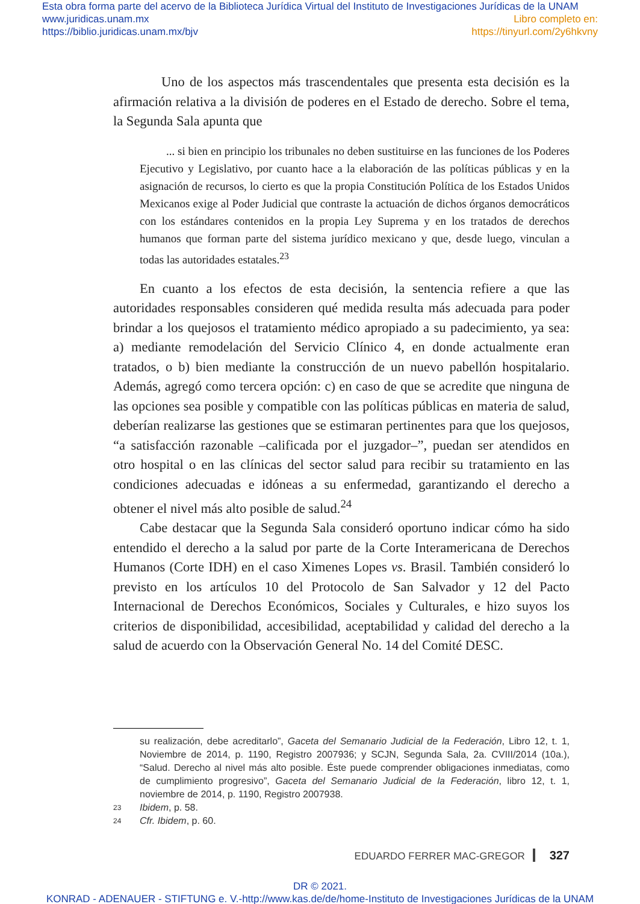Esta obra forma parte del acervo de la Biblioteca Jurídica Virtual del Instituto de Investigaciones Jurídicas de la UNAM
www.juridicas.unam.mx Libro completo en:
https://biblio.juridicas.unam.mx/bjv https://tinyurl.com/2y6hkvny
Uno de los aspectos más trascendentales que presenta esta decisión es la afirmación relativa a la división de poderes en el Estado de derecho. Sobre el tema, la Segunda Sala apunta que
... si bien en principio los tribunales no deben sustituirse en las funciones de los Poderes Ejecutivo y Legislativo, por cuanto hace a la elaboración de las políticas públicas y en la asignación de recursos, lo cierto es que la propia Constitución Política de los Estados Unidos Mexicanos exige al Poder Judicial que contraste la actuación de dichos órganos democráticos con los estándares contenidos en la propia Ley Suprema y en los tratados de derechos humanos que forman parte del sistema jurídico mexicano y que, desde luego, vinculan a todas las autoridades estatales.<sup>23</sup>
En cuanto a los efectos de esta decisión, la sentencia refiere a que las autoridades responsables consideren qué medida resulta más adecuada para poder brindar a los quejosos el tratamiento médico apropiado a su padecimiento, ya sea: a) mediante remodelación del Servicio Clínico 4, en donde actualmente eran tratados, o b) bien mediante la construcción de un nuevo pabellón hospitalario. Además, agregó como tercera opción: c) en caso de que se acredite que ninguna de las opciones sea posible y compatible con las políticas públicas en materia de salud, deberían realizarse las gestiones que se estimaran pertinentes para que los quejosos, “a satisfacción razonable –calificada por el juzgador–”, puedan ser atendidos en otro hospital o en las clínicas del sector salud para recibir su tratamiento en las condiciones adecuadas e idóneas a su enfermedad, garantizando el derecho a obtener el nivel más alto posible de salud.<sup>24</sup>
Cabe destacar que la Segunda Sala consideró oportuno indicar cómo ha sido entendido el derecho a la salud por parte de la Corte Interamericana de Derechos Humanos (Corte IDH) en el caso Ximenes Lopes vs. Brasil. También consideró lo previsto en los artículos 10 del Protocolo de San Salvador y 12 del Pacto Internacional de Derechos Económicos, Sociales y Culturales, e hizo suyos los criterios de disponibilidad, accesibilidad, aceptabilidad y calidad del derecho a la salud de acuerdo con la Observación General No. 14 del Comité DESC.
su realización, debe acreditarlo”, Gaceta del Semanario Judicial de la Federación, Libro 12, t. 1, Noviembre de 2014, p. 1190, Registro 2007936; y SCJN, Segunda Sala, 2a. CVIII/2014 (10a.), “Salud. Derecho al nivel más alto posible. Éste puede comprender obligaciones inmediatas, como de cumplimiento progresivo”, Gaceta del Semanario Judicial de la Federación, libro 12, t. 1, noviembre de 2014, p. 1190, Registro 2007938.
23 Ibidem, p. 58.
24 Cfr. Ibidem, p. 60.
EDUARDO FERRER MAC-GREGOR 327
DR © 2021.
KONRAD - ADENAUER - STIFTUNG e. V.-http://www.kas.de/de/home-Instituto de Investigaciones Jurídicas de la UNAM